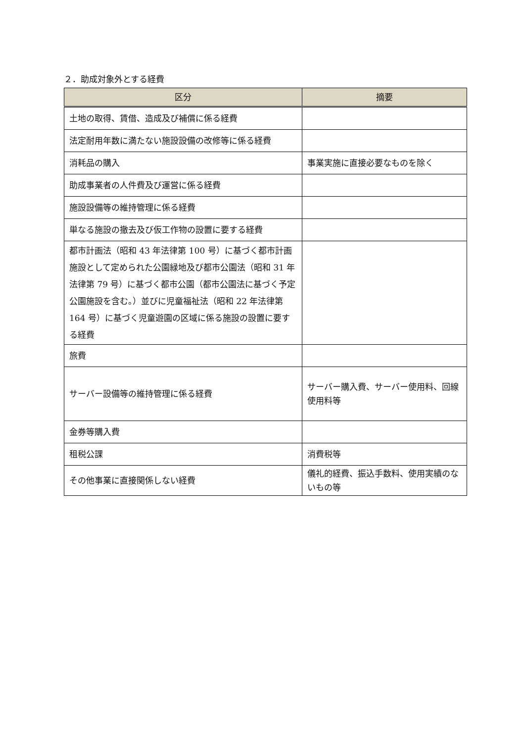２．助成対象外とする経費
| 区分 | 摘要 |
| --- | --- |
| 土地の取得、賃借、造成及び補償に係る経費 | |
| 法定耐用年数に満たない施設設備の改修等に係る経費 | |
| 消耗品の購入 | 事業実施に直接必要なものを除く |
| 助成事業者の人件費及び運営に係る経費 | |
| 施設設備等の維持管理に係る経費 | |
| 単なる施設の撤去及び仮工作物の設置に要する経費 | |
| 都市計画法（昭和 43 年法律第 100 号）に基づく都市計画施設として定められた公園緑地及び都市公園法（昭和 31 年法律第 79 号）に基づく都市公園（都市公園法に基づく予定公園施設を含む。）並びに児童福祉法（昭和 22 年法律第 164 号）に基づく児童遊園の区域に係る施設の設置に要する経費 | |
| 旅費 | |
| サーバー設備等の維持管理に係る経費 | サーバー購入費、サーバー使用料、回線使用料等 |
| 金券等購入費 | |
| 租税公課 | 消費税等 |
| その他事業に直接関係しない経費 | 儀礼的経費、振込手数料、使用実績のないもの等 |